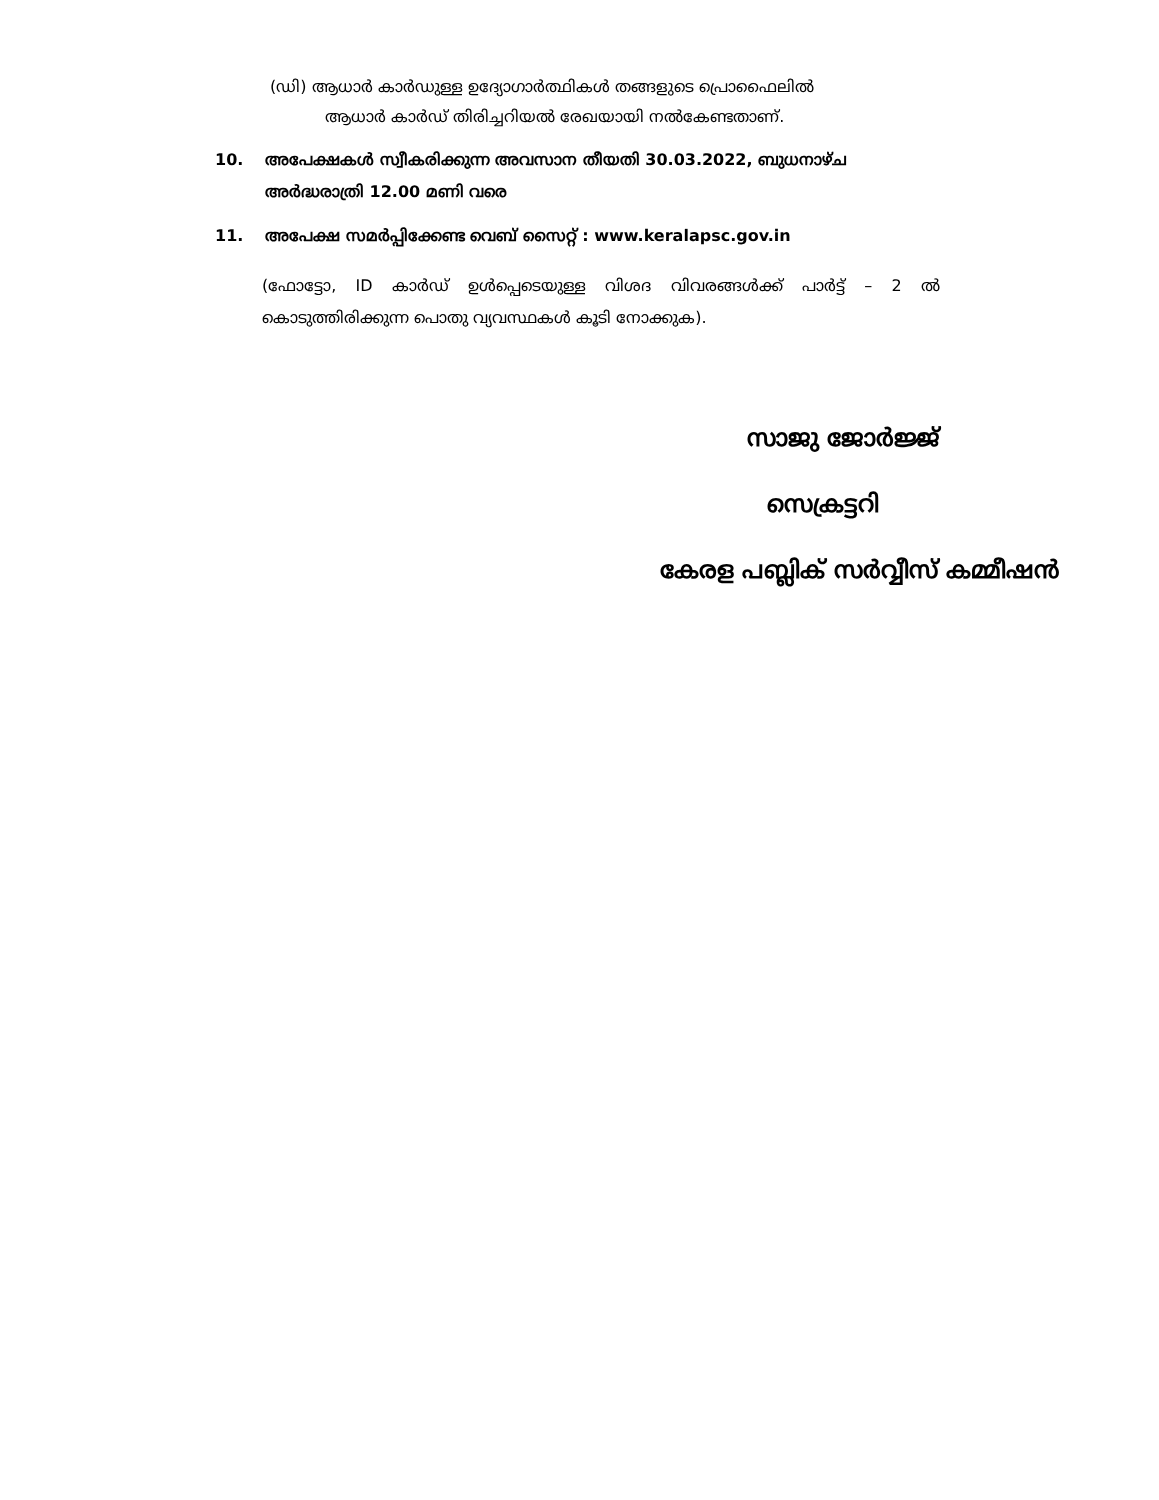(ഡി) ആധാർ കാർഡുള്ള ഉദ്യോഗാർത്ഥികൾ തങ്ങളുടെ പ്രൊഫൈലിൽ
ആധാർ കാർഡ് തിരിച്ചറിയൽ രേഖയായി നൽകേണ്ടതാണ്.
10. അപേക്ഷകൾ സ്വീകരിക്കുന്ന അവസാന തീയതി 30.03.2022, ബുധനാഴ്ച അർദ്ധരാത്രി 12.00 മണി വരെ
11. അപേക്ഷ സമർപ്പിക്കേണ്ട വെബ് സൈറ്റ് : www.keralapsc.gov.in
(ഫോട്ടോ, ID കാർഡ് ഉൾപ്പെടെയുള്ള വിശദ വിവരങ്ങൾക്ക് പാർട്ട് – 2 ൽ കൊടുത്തിരിക്കുന്ന പൊതു വ്യവസ്ഥകൾ കൂടി നോക്കുക).
സാജു ജോർജ്ജ്
സെക്രട്ടറി
കേരള പബ്ലിക് സർവ്വീസ് കമ്മീഷൻ